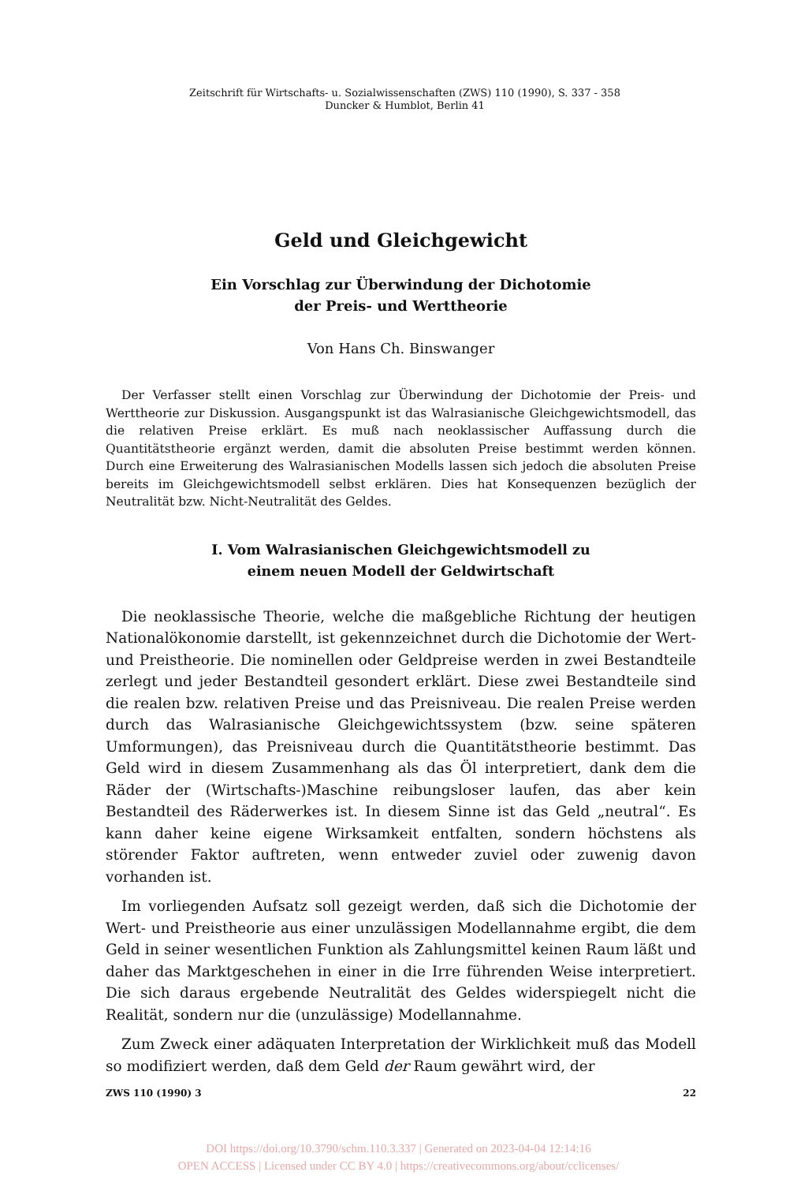Zeitschrift für Wirtschafts- u. Sozialwissenschaften (ZWS) 110 (1990), S. 337 - 358
Duncker & Humblot, Berlin 41
Geld und Gleichgewicht
Ein Vorschlag zur Überwindung der Dichotomie
der Preis- und Werttheorie
Von Hans Ch. Binswanger
Der Verfasser stellt einen Vorschlag zur Überwindung der Dichotomie der Preis- und Werttheorie zur Diskussion. Ausgangspunkt ist das Walrasianische Gleichgewichtsmodell, das die relativen Preise erklärt. Es muß nach neoklassischer Auffassung durch die Quantitätstheorie ergänzt werden, damit die absoluten Preise bestimmt werden können. Durch eine Erweiterung des Walrasianischen Modells lassen sich jedoch die absoluten Preise bereits im Gleichgewichtsmodell selbst erklären. Dies hat Konsequenzen bezüglich der Neutralität bzw. Nicht-Neutralität des Geldes.
I. Vom Walrasianischen Gleichgewichtsmodell zu
einem neuen Modell der Geldwirtschaft
Die neoklassische Theorie, welche die maßgebliche Richtung der heutigen Nationalökonomie darstellt, ist gekennzeichnet durch die Dichotomie der Wert- und Preistheorie. Die nominellen oder Geldpreise werden in zwei Bestandteile zerlegt und jeder Bestandteil gesondert erklärt. Diese zwei Bestandteile sind die realen bzw. relativen Preise und das Preisniveau. Die realen Preise werden durch das Walrasianische Gleichgewichtssystem (bzw. seine späteren Umformungen), das Preisniveau durch die Quantitätstheorie bestimmt. Das Geld wird in diesem Zusammenhang als das Öl interpretiert, dank dem die Räder der (Wirtschafts-)Maschine reibungsloser laufen, das aber kein Bestandteil des Räderwerkes ist. In diesem Sinne ist das Geld „neutral“. Es kann daher keine eigene Wirksamkeit entfalten, sondern höchstens als störender Faktor auftreten, wenn entweder zuviel oder zuwenig davon vorhanden ist.
Im vorliegenden Aufsatz soll gezeigt werden, daß sich die Dichotomie der Wert- und Preistheorie aus einer unzulässigen Modellannahme ergibt, die dem Geld in seiner wesentlichen Funktion als Zahlungsmittel keinen Raum läßt und daher das Marktgeschehen in einer in die Irre führenden Weise interpretiert. Die sich daraus ergebende Neutralität des Geldes widerspiegelt nicht die Realität, sondern nur die (unzulässige) Modellannahme.
Zum Zweck einer adäquaten Interpretation der Wirklichkeit muß das Modell so modifiziert werden, daß dem Geld der Raum gewährt wird, der
ZWS 110 (1990) 3 22
DOI https://doi.org/10.3790/schm.110.3.337 | Generated on 2023-04-04 12:14:16
OPEN ACCESS | Licensed under CC BY 4.0 | https://creativecommons.org/about/cclicenses/